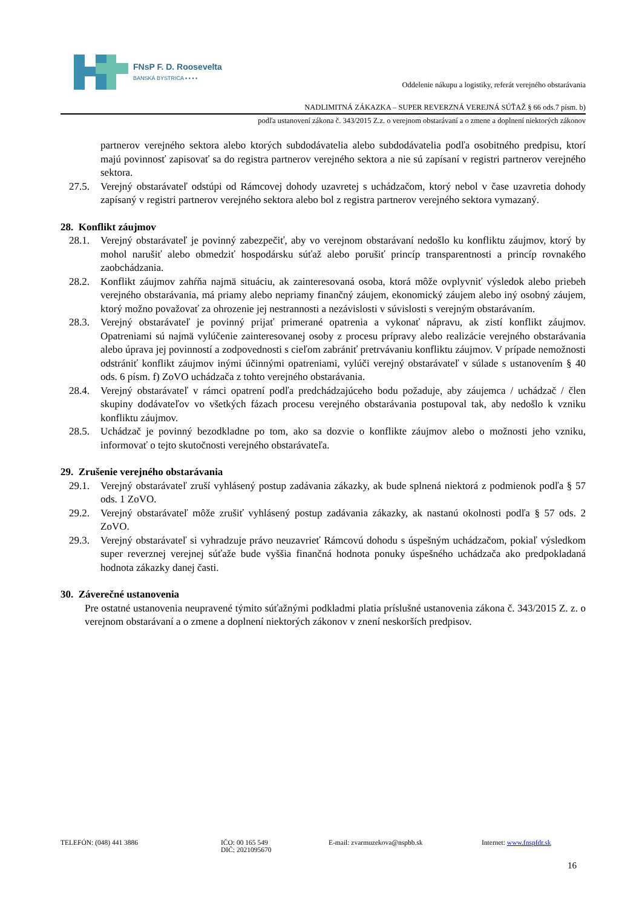FNsP F. D. Roosevelta
BANSKÁ BYSTRICA ▪ ▪ ▪ ▪
Oddelenie nákupu a logistiky, referát verejného obstarávania
NADLIMITNÁ ZÁKAZKA – SUPER REVERZNÁ VEREJNÁ SÚŤAŽ § 66 ods.7 písm. b)
podľa ustanovení zákona č. 343/2015 Z.z. o verejnom obstarávaní a o zmene a doplnení niektorých zákonov
partnerov verejného sektora alebo ktorých subdodávatelia alebo subdodávatelia podľa osobitného predpisu, ktorí majú povinnosť zapisovať sa do registra partnerov verejného sektora a nie sú zapísaní v registri partnerov verejného sektora.
27.5. Verejný obstarávateľ odstúpi od Rámcovej dohody uzavretej s uchádzačom, ktorý nebol v čase uzavretia dohody zapísaný v registri partnerov verejného sektora alebo bol z registra partnerov verejného sektora vymazaný.
28. Konflikt záujmov
28.1. Verejný obstarávateľ je povinný zabezpečiť, aby vo verejnom obstarávaní nedošlo ku konfliktu záujmov, ktorý by mohol narušiť alebo obmedziť hospodársku súťaž alebo porušiť princíp transparentnosti a princíp rovnakého zaobchádzania.
28.2. Konflikt záujmov zahŕňa najmä situáciu, ak zainteresovaná osoba, ktorá môže ovplyvniť výsledok alebo priebeh verejného obstarávania, má priamy alebo nepriamy finančný záujem, ekonomický záujem alebo iný osobný záujem, ktorý možno považovať za ohrozenie jej nestrannosti a nezávislosti v súvislosti s verejným obstarávaním.
28.3. Verejný obstarávateľ je povinný prijať primerané opatrenia a vykonať nápravu, ak zistí konflikt záujmov. Opatreniami sú najmä vylúčenie zainteresovanej osoby z procesu prípravy alebo realizácie verejného obstarávania alebo úprava jej povinností a zodpovednosti s cieľom zabrániť pretrvávaniu konfliktu záujmov. V prípade nemožnosti odstrániť konflikt záujmov inými účinnými opatreniami, vylúči verejný obstarávateľ v súlade s ustanovením § 40 ods. 6 písm. f) ZoVO uchádzača z tohto verejného obstarávania.
28.4. Verejný obstarávateľ v rámci opatrení podľa predchádzajúceho bodu požaduje, aby záujemca / uchádzač / člen skupiny dodávateľov vo všetkých fázach procesu verejného obstarávania postupoval tak, aby nedošlo k vzniku konfliktu záujmov.
28.5. Uchádzač je povinný bezodkladne po tom, ako sa dozvie o konflikte záujmov alebo o možnosti jeho vzniku, informovať o tejto skutočnosti verejného obstarávateľa.
29. Zrušenie verejného obstarávania
29.1. Verejný obstarávateľ zruší vyhlásený postup zadávania zákazky, ak bude splnená niektorá z podmienok podľa § 57 ods. 1 ZoVO.
29.2. Verejný obstarávateľ môže zrušiť vyhlásený postup zadávania zákazky, ak nastanú okolnosti podľa § 57 ods. 2 ZoVO.
29.3. Verejný obstarávateľ si vyhradzuje právo neuzavrieť Rámcovú dohodu s úspešným uchádzačom, pokiaľ výsledkom super reverznej verejnej súťaže bude vyššia finančná hodnota ponuky úspešného uchádzača ako predpokladaná hodnota zákazky danej časti.
30. Záverečné ustanovenia
Pre ostatné ustanovenia neupravené týmito súťažnými podkladmi platia príslušné ustanovenia zákona č. 343/2015 Z. z. o verejnom obstarávaní a o zmene a doplnení niektorých zákonov v znení neskorších predpisov.
TELEFÓN: (048) 441 3886 IČO: 00 165 549
DIČ: 2021095670
E-mail: zvarmuzekova@nspbb.sk Internet: www.fnspfdr.sk
16